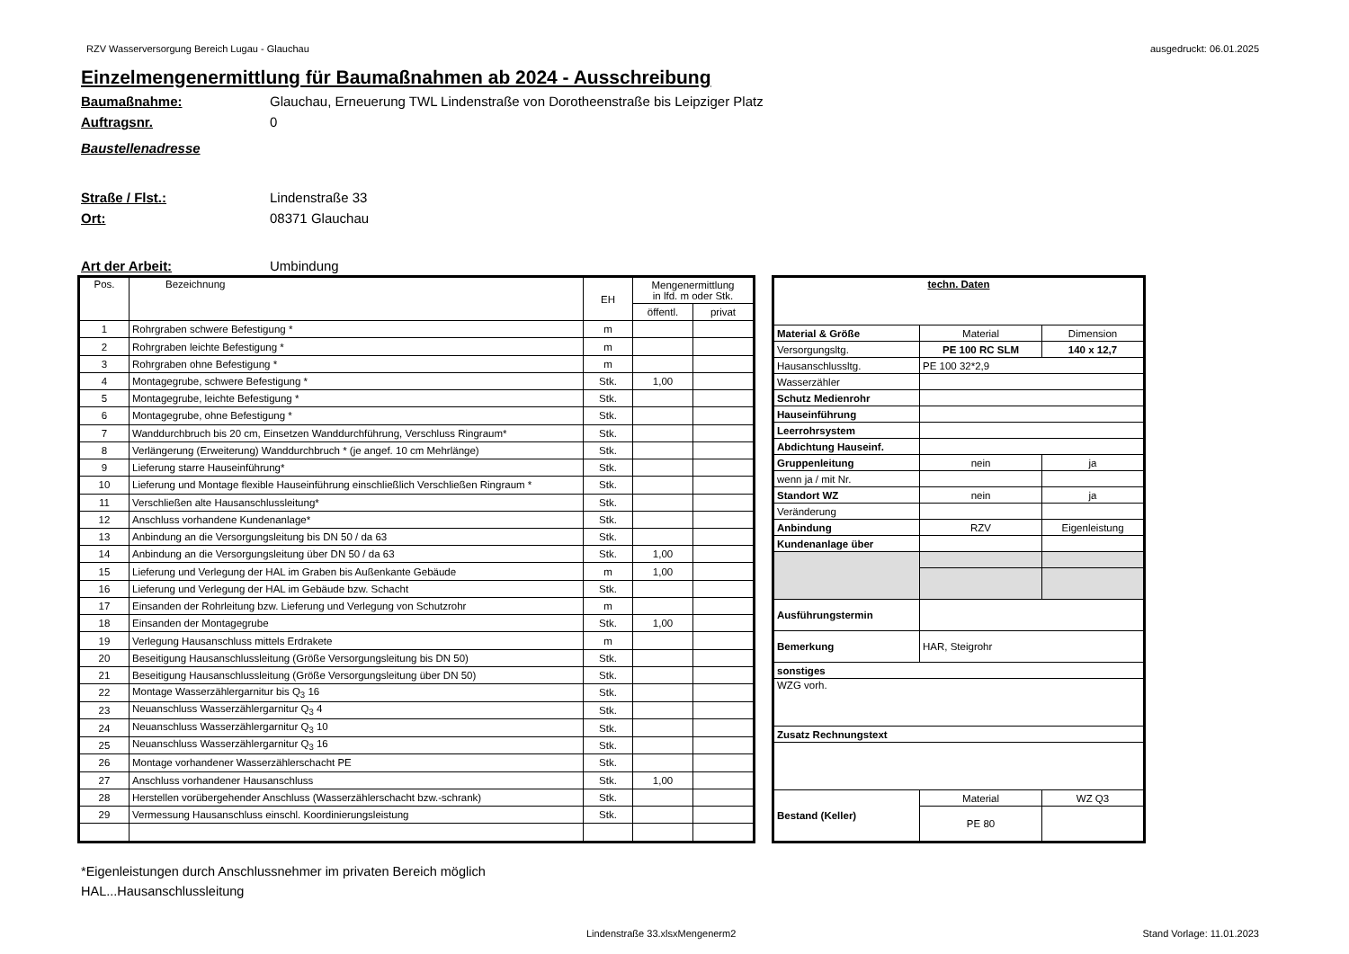RZV Wasserversorgung Bereich Lugau - Glauchau ausgedruckt: 06.01.2025
Einzelmengenermittlung für Baumaßnahmen ab 2024 - Ausschreibung
Baumaßnahme: Glauchau, Erneuerung TWL Lindenstraße von Dorotheenstraße bis Leipziger Platz
Auftragsnr. 0
Baustellenadresse
Straße / Flst.: Lindenstraße 33
Ort: 08371 Glauchau
Art der Arbeit: Umbindung
| Pos. | Bezeichnung | EH | Mengenermittlung in lfd. m oder Stk. | |
| --- | --- | --- | --- | --- |
| | | | öffentl. | privat |
| 1 | Rohrgraben schwere Befestigung * | m | | |
| 2 | Rohrgraben leichte Befestigung * | m | | |
| 3 | Rohrgraben ohne Befestigung * | m | | |
| 4 | Montagegrube, schwere Befestigung * | Stk. | 1,00 | |
| 5 | Montagegrube, leichte Befestigung * | Stk. | | |
| 6 | Montagegrube, ohne Befestigung * | Stk. | | |
| 7 | Wanddurchbruch bis 20 cm, Einsetzen Wanddurchführung, Verschluss Ringraum* | Stk. | | |
| 8 | Verlängerung (Erweiterung) Wanddurchbruch * (je angef. 10 cm Mehrlänge) | Stk. | | |
| 9 | Lieferung starre Hauseinführung* | Stk. | | |
| 10 | Lieferung und Montage flexible Hauseinführung einschließlich Verschließen Ringraum * | Stk. | | |
| 11 | Verschließen alte Hausanschlussleitung* | Stk. | | |
| 12 | Anschluss vorhandene Kundenanlage* | Stk. | | |
| 13 | Anbindung an die Versorgungsleitung bis DN 50 / da 63 | Stk. | | |
| 14 | Anbindung an die Versorgungsleitung über DN 50 / da 63 | Stk. | 1,00 | |
| 15 | Lieferung und Verlegung der HAL im Graben bis Außenkante Gebäude | m | 1,00 | |
| 16 | Lieferung und Verlegung der HAL im Gebäude bzw. Schacht | Stk. | | |
| 17 | Einsanden der Rohrleitung bzw. Lieferung und Verlegung von Schutzrohr | m | | |
| 18 | Einsanden der Montagegrube | Stk. | 1,00 | |
| 19 | Verlegung Hausanschluss mittels Erdrakete | m | | |
| 20 | Beseitigung Hausanschlussleitung (Größe Versorgungsleitung bis DN 50) | Stk. | | |
| 21 | Beseitigung Hausanschlussleitung (Größe Versorgungsleitung über DN 50) | Stk. | | |
| 22 | Montage Wasserzählergarnitur bis Q<sub>3</sub> 16 | Stk. | | |
| 23 | Neuanschluss Wasserzählergarnitur Q<sub>3</sub> 4 | Stk. | | |
| 24 | Neuanschluss Wasserzählergarnitur Q<sub>3</sub> 10 | Stk. | | |
| 25 | Neuanschluss Wasserzählergarnitur Q<sub>3</sub> 16 | Stk. | | |
| 26 | Montage vorhandener Wasserzählerschacht PE | Stk. | | |
| 27 | Anschluss vorhandener Hausanschluss | Stk. | 1,00 | |
| 28 | Herstellen vorübergehender Anschluss (Wasserzählerschacht bzw.-schrank) | Stk. | | |
| 29 | Vermessung Hausanschluss einschl. Koordinierungsleistung | Stk. | | |
| techn. Daten | | |
| --- | --- | --- |
| Material & Größe | Material | Dimension |
| Versorgungsltg. | PE 100 RC SLM | 140 x 12,7 |
| Hausanschlussltg. | PE 100 32*2,9 | |
| Wasserzähler | | |
| Schutz Medienrohr | | |
| Hauseinführung | | |
| Leerrohrsystem | | |
| Abdichtung Hauseinf. | | |
| Gruppenleitung | nein | ja |
| wenn ja / mit Nr. | | |
| Standort WZ | nein | ja |
| Veränderung | | |
| Anbindung | RZV | Eigenleistung |
| Kundenanlage über | | |
| Ausführungstermin | | |
| Bemerkung | HAR, Steigrohr | |
| sonstiges | | |
| WZG vorh. | | |
| Zusatz Rechnungstext | | |
| Bestand (Keller) | Material | WZ Q3 |
| | PE 80 | |
*Eigenleistungen durch Anschlussnehmer im privaten Bereich möglich
HAL...Hausanschlussleitung
Lindenstraße 33.xlsxMengenerm2 Stand Vorlage: 11.01.2023